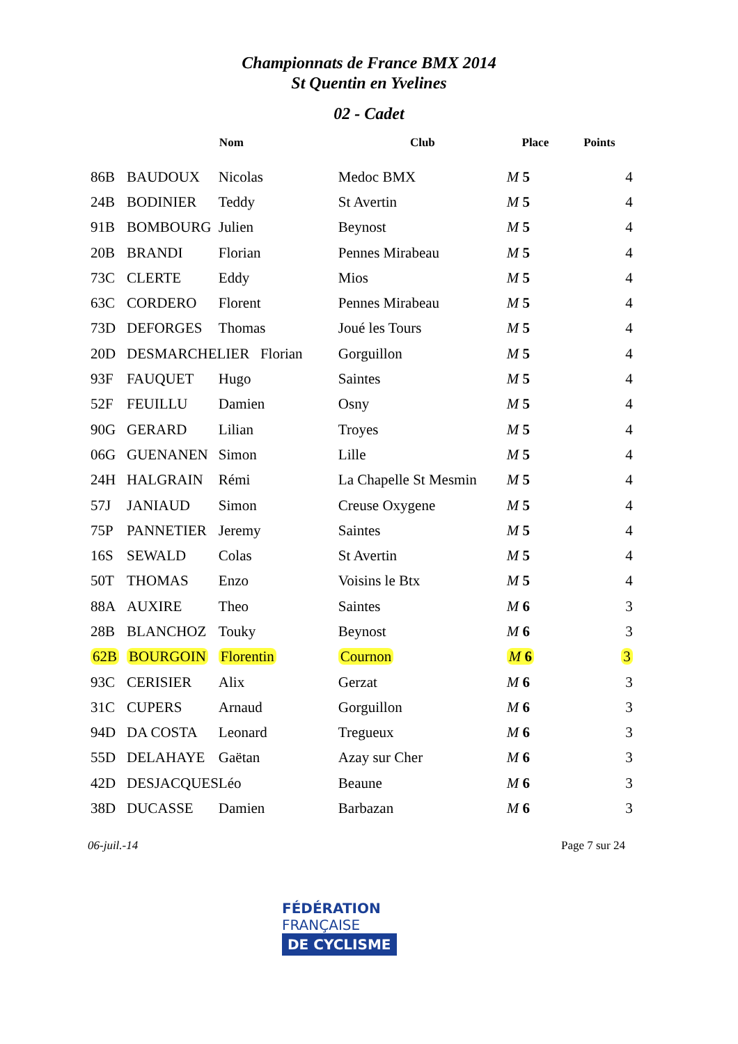Championnats de France BMX 2014
St Quentin en Yvelines
02 - Cadet
| | | Nom | Club | Place | Points |
| --- | --- | --- | --- | --- | --- |
| 86B | BAUDOUX | Nicolas | Medoc BMX | M 5 | 4 |
| 24B | BODINIER | Teddy | St Avertin | M 5 | 4 |
| 91B | BOMBOURG | Julien | Beynost | M 5 | 4 |
| 20B | BRANDI | Florian | Pennes Mirabeau | M 5 | 4 |
| 73C | CLERTE | Eddy | Mios | M 5 | 4 |
| 63C | CORDERO | Florent | Pennes Mirabeau | M 5 | 4 |
| 73D | DEFORGES | Thomas | Joué les Tours | M 5 | 4 |
| 20D | DESMARCHELIER Florian | | Gorguillon | M 5 | 4 |
| 93F | FAUQUET | Hugo | Saintes | M 5 | 4 |
| 52F | FEUILLU | Damien | Osny | M 5 | 4 |
| 90G | GERARD | Lilian | Troyes | M 5 | 4 |
| 06G | GUENANEN | Simon | Lille | M 5 | 4 |
| 24H | HALGRAIN | Rémi | La Chapelle St Mesmin | M 5 | 4 |
| 57J | JANIAUD | Simon | Creuse Oxygene | M 5 | 4 |
| 75P | PANNETIER | Jeremy | Saintes | M 5 | 4 |
| 16S | SEWALD | Colas | St Avertin | M 5 | 4 |
| 50T | THOMAS | Enzo | Voisins le Btx | M 5 | 4 |
| 88A | AUXIRE | Theo | Saintes | M 6 | 3 |
| 28B | BLANCHOZ | Touky | Beynost | M 6 | 3 |
| 62B | BOURGOIN | Florentin | Cournon | M 6 | 3 |
| 93C | CERISIER | Alix | Gerzat | M 6 | 3 |
| 31C | CUPERS | Arnaud | Gorguillon | M 6 | 3 |
| 94D | DA COSTA | Leonard | Tregueux | M 6 | 3 |
| 55D | DELAHAYE | Gaëtan | Azay sur Cher | M 6 | 3 |
| 42D | DESJACQUES | Léo | Beaune | M 6 | 3 |
| 38D | DUCASSE | Damien | Barbazan | M 6 | 3 |
06-juil.-14 Page 7 sur 24
FÉDÉRATION
FRANÇAISE
DE CYCLISME